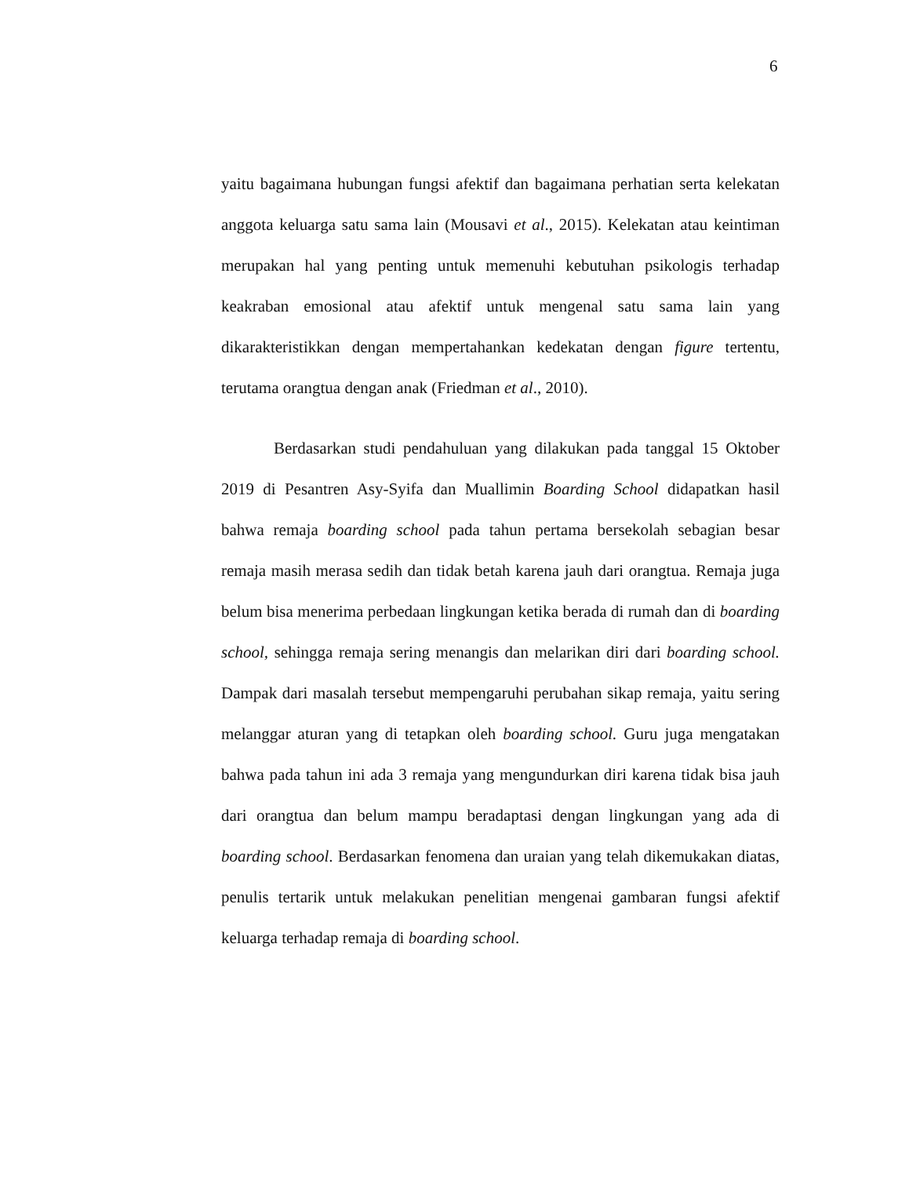6
yaitu bagaimana hubungan fungsi afektif dan bagaimana perhatian serta kelekatan anggota keluarga satu sama lain (Mousavi et al., 2015). Kelekatan atau keintiman merupakan hal yang penting untuk memenuhi kebutuhan psikologis terhadap keakraban emosional atau afektif untuk mengenal satu sama lain yang dikarakteristikkan dengan mempertahankan kedekatan dengan figure tertentu, terutama orangtua dengan anak (Friedman et al., 2010).
Berdasarkan studi pendahuluan yang dilakukan pada tanggal 15 Oktober 2019 di Pesantren Asy-Syifa dan Muallimin Boarding School didapatkan hasil bahwa remaja boarding school pada tahun pertama bersekolah sebagian besar remaja masih merasa sedih dan tidak betah karena jauh dari orangtua. Remaja juga belum bisa menerima perbedaan lingkungan ketika berada di rumah dan di boarding school, sehingga remaja sering menangis dan melarikan diri dari boarding school. Dampak dari masalah tersebut mempengaruhi perubahan sikap remaja, yaitu sering melanggar aturan yang di tetapkan oleh boarding school. Guru juga mengatakan bahwa pada tahun ini ada 3 remaja yang mengundurkan diri karena tidak bisa jauh dari orangtua dan belum mampu beradaptasi dengan lingkungan yang ada di boarding school. Berdasarkan fenomena dan uraian yang telah dikemukakan diatas, penulis tertarik untuk melakukan penelitian mengenai gambaran fungsi afektif keluarga terhadap remaja di boarding school.